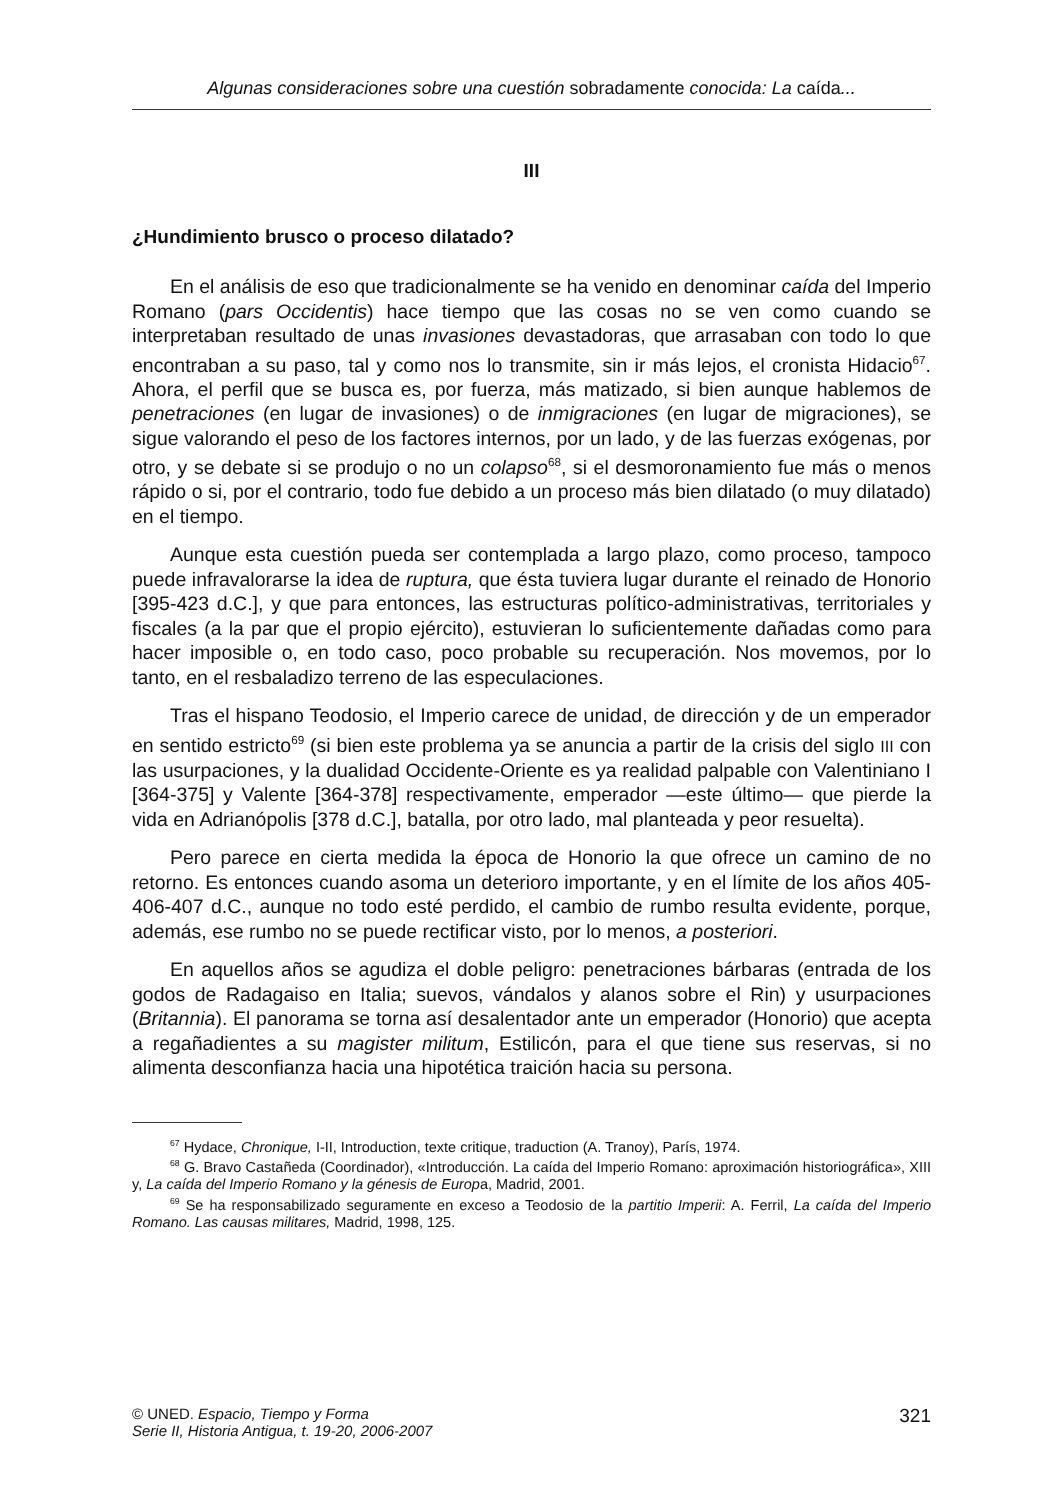Algunas consideraciones sobre una cuestión sobradamente conocida: La caída...
III
¿Hundimiento brusco o proceso dilatado?
En el análisis de eso que tradicionalmente se ha venido en denominar caída del Imperio Romano (pars Occidentis) hace tiempo que las cosas no se ven como cuando se interpretaban resultado de unas invasiones devastadoras, que arrasaban con todo lo que encontraban a su paso, tal y como nos lo transmite, sin ir más lejos, el cronista Hidacio<sup>67</sup>. Ahora, el perfil que se busca es, por fuerza, más matizado, si bien aunque hablemos de penetraciones (en lugar de invasiones) o de inmigraciones (en lugar de migraciones), se sigue valorando el peso de los factores internos, por un lado, y de las fuerzas exógenas, por otro, y se debate si se produjo o no un colapso<sup>68</sup>, si el desmoronamiento fue más o menos rápido o si, por el contrario, todo fue debido a un proceso más bien dilatado (o muy dilatado) en el tiempo.
Aunque esta cuestión pueda ser contemplada a largo plazo, como proceso, tampoco puede infravalorarse la idea de ruptura, que ésta tuviera lugar durante el reinado de Honorio [395-423 d.C.], y que para entonces, las estructuras político-administrativas, territoriales y fiscales (a la par que el propio ejército), estuvieran lo suficientemente dañadas como para hacer imposible o, en todo caso, poco probable su recuperación. Nos movemos, por lo tanto, en el resbaladizo terreno de las especulaciones.
Tras el hispano Teodosio, el Imperio carece de unidad, de dirección y de un emperador en sentido estricto<sup>69</sup> (si bien este problema ya se anuncia a partir de la crisis del siglo III con las usurpaciones, y la dualidad Occidente-Oriente es ya realidad palpable con Valentiniano I [364-375] y Valente [364-378] respectivamente, emperador —este último— que pierde la vida en Adrianópolis [378 d.C.], batalla, por otro lado, mal planteada y peor resuelta).
Pero parece en cierta medida la época de Honorio la que ofrece un camino de no retorno. Es entonces cuando asoma un deterioro importante, y en el límite de los años 405-406-407 d.C., aunque no todo esté perdido, el cambio de rumbo resulta evidente, porque, además, ese rumbo no se puede rectificar visto, por lo menos, a posteriori.
En aquellos años se agudiza el doble peligro: penetraciones bárbaras (entrada de los godos de Radagaiso en Italia; suevos, vándalos y alanos sobre el Rin) y usurpaciones (Britannia). El panorama se torna así desalentador ante un emperador (Honorio) que acepta a regañadientes a su magister militum, Estilicón, para el que tiene sus reservas, si no alimenta desconfianza hacia una hipotética traición hacia su persona.
<sup>67</sup> Hydace, Chronique, I-II, Introduction, texte critique, traduction (A. Tranoy), París, 1974.
<sup>68</sup> G. Bravo Castañeda (Coordinador), «Introducción. La caída del Imperio Romano: aproximación historiográfica», XIII y, La caída del Imperio Romano y la génesis de Europa, Madrid, 2001.
<sup>69</sup> Se ha responsabilizado seguramente en exceso a Teodosio de la partitio Imperii: A. Ferril, La caída del Imperio Romano. Las causas militares, Madrid, 1998, 125.
© UNED. Espacio, Tiempo y Forma
Serie II, Historia Antigua, t. 19-20, 2006-2007
321